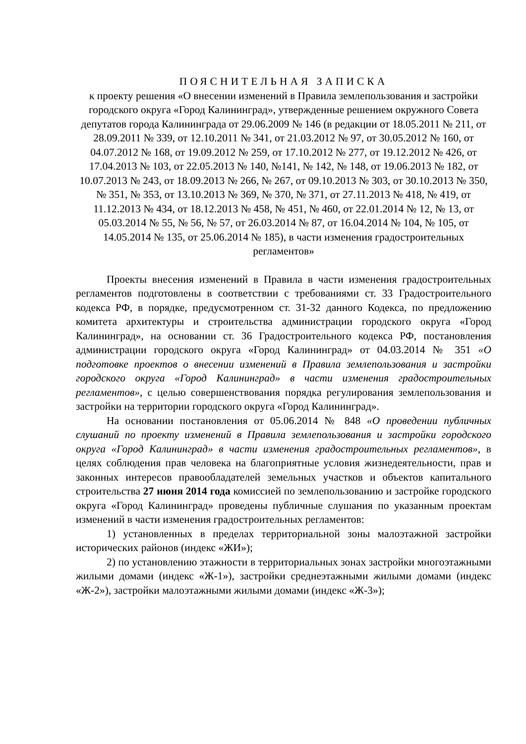ПОЯСНИТЕЛЬНАЯ ЗАПИСКА
к проекту решения «О внесении изменений в Правила землепользования и застройки городского округа «Город Калининград», утвержденные решением окружного Совета депутатов города Калининграда от 29.06.2009 № 146 (в редакции от 18.05.2011 № 211, от 28.09.2011 № 339, от 12.10.2011 № 341, от 21.03.2012 № 97, от 30.05.2012 № 160, от 04.07.2012 № 168, от 19.09.2012 № 259, от 17.10.2012 № 277, от 19.12.2012 № 426, от 17.04.2013 № 103, от 22.05.2013 № 140, №141, № 142, № 148, от 19.06.2013 № 182, от 10.07.2013 № 243, от 18.09.2013 № 266, № 267, от 09.10.2013 № 303, от 30.10.2013 № 350, № 351, № 353, от 13.10.2013 № 369, № 370, № 371, от 27.11.2013 № 418, № 419, от 11.12.2013 № 434, от 18.12.2013 № 458, № 451, № 460, от 22.01.2014 № 12, № 13, от 05.03.2014 № 55, № 56, № 57, от 26.03.2014 № 87, от 16.04.2014 № 104, № 105, от 14.05.2014 № 135, от 25.06.2014 № 185), в части изменения градостроительных регламентов»
Проекты внесения изменений в Правила в части изменения градостроительных регламентов подготовлены в соответствии с требованиями ст. 33 Градостроительного кодекса РФ, в порядке, предусмотренном ст. 31-32 данного Кодекса, по предложению комитета архитектуры и строительства администрации городского округа «Город Калининград», на основании ст. 36 Градостроительного кодекса РФ, постановления администрации городского округа «Город Калининград» от 04.03.2014 № 351 «О подготовке проектов о внесении изменений в Правила землепользования и застройки городского округа «Город Калининград» в части изменения градостроительных регламентов», с целью совершенствования порядка регулирования землепользования и застройки на территории городского округа «Город Калининград».
На основании постановления от 05.06.2014 № 848 «О проведении публичных слушаний по проекту изменений в Правила землепользования и застройки городского округа «Город Калининград» в части изменения градостроительных регламентов», в целях соблюдения прав человека на благоприятные условия жизнедеятельности, прав и законных интересов правообладателей земельных участков и объектов капитального строительства 27 июня 2014 года комиссией по землепользованию и застройке городского округа «Город Калининград» проведены публичные слушания по указанным проектам изменений в части изменения градостроительных регламентов:
1) установленных в пределах территориальной зоны малоэтажной застройки исторических районов (индекс «ЖИ»);
2) по установлению этажности в территориальных зонах застройки многоэтажными жилыми домами (индекс «Ж-1»), застройки среднеэтажными жилыми домами (индекс «Ж-2»), застройки малоэтажными жилыми домами (индекс «Ж-3»);